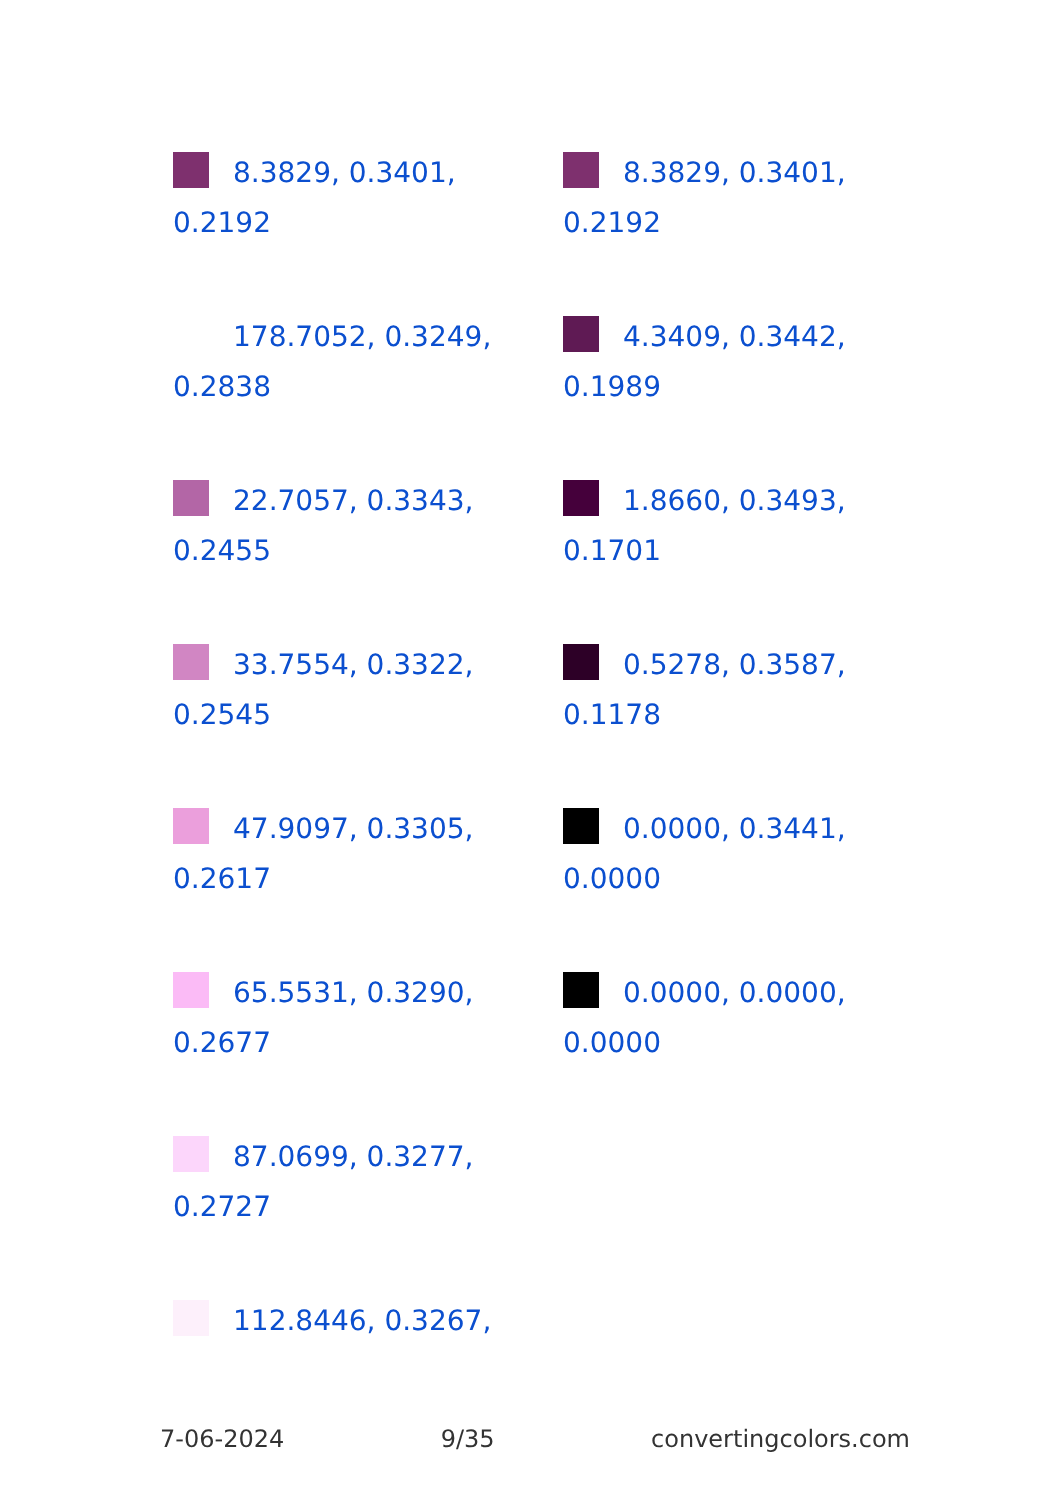8.3829, 0.3401,
0.2192
8.3829, 0.3401,
0.2192
178.7052, 0.3249,
0.2838
4.3409, 0.3442,
0.1989
22.7057, 0.3343,
0.2455
1.8660, 0.3493,
0.1701
33.7554, 0.3322,
0.2545
0.5278, 0.3587,
0.1178
47.9097, 0.3305,
0.2617
0.0000, 0.3441,
0.0000
65.5531, 0.3290,
0.2677
0.0000, 0.0000,
0.0000
87.0699, 0.3277,
0.2727
112.8446, 0.3267,
7-06-2024 9/35 convertingcolors.com